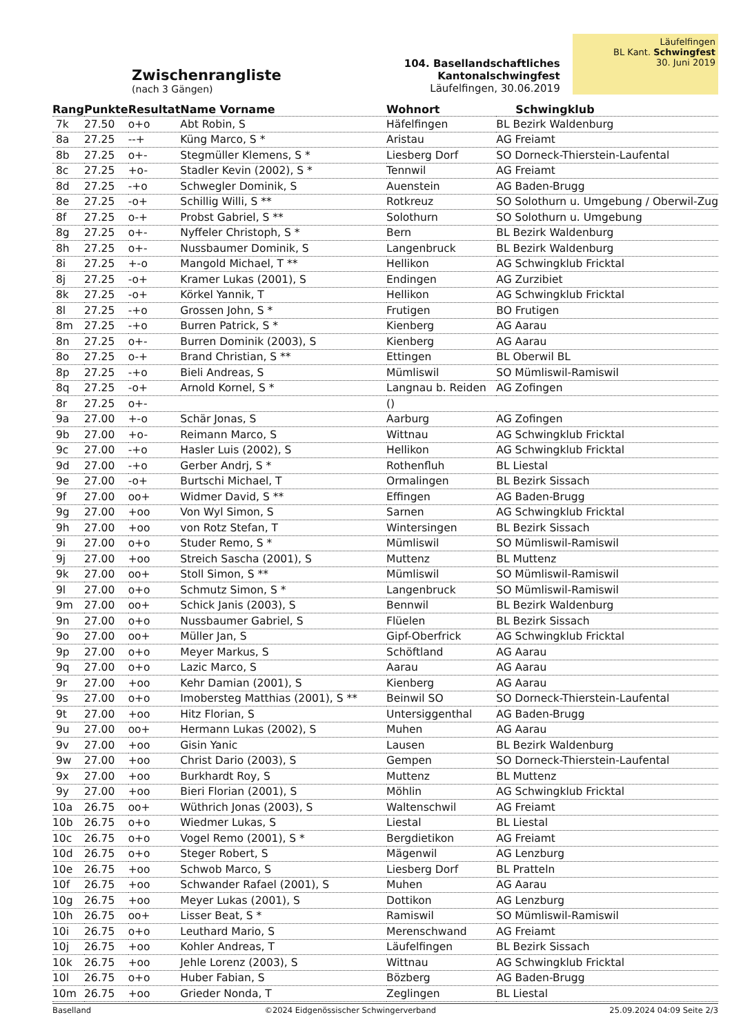Zwischenrangliste
(nach 3 Gängen)
104. Basellandschaftliches Kantonalschwingfest
Läufelfingen, 30.06.2019
Läufelfingen
BL Kant. Schwingfest
30. Juni 2019
| Rang | Punkte | Resultat | Name Vorname | Wohnort | Schwingklub |
| --- | --- | --- | --- | --- | --- |
| 7k | 27.50 | o+o | Abt Robin, S | Häfelfingen | BL Bezirk Waldenburg |
| 8a | 27.25 | --+ | Küng Marco, S * | Aristau | AG Freiamt |
| 8b | 27.25 | o+- | Stegmüller Klemens, S * | Liesberg Dorf | SO Dorneck-Thierstein-Laufental |
| 8c | 27.25 | +o- | Stadler Kevin (2002), S * | Tennwil | AG Freiamt |
| 8d | 27.25 | -+o | Schwegler Dominik, S | Auenstein | AG Baden-Brugg |
| 8e | 27.25 | -o+ | Schillig Willi, S ** | Rotkreuz | SO Solothurn u. Umgebung / Oberwil-Zug |
| 8f | 27.25 | o-+ | Probst Gabriel, S ** | Solothurn | SO Solothurn u. Umgebung |
| 8g | 27.25 | o+- | Nyffeler Christoph, S * | Bern | BL Bezirk Waldenburg |
| 8h | 27.25 | o+- | Nussbaumer Dominik, S | Langenbruck | BL Bezirk Waldenburg |
| 8i | 27.25 | +-o | Mangold Michael, T ** | Hellikon | AG Schwingklub Fricktal |
| 8j | 27.25 | -o+ | Kramer Lukas (2001), S | Endingen | AG Zurzibiet |
| 8k | 27.25 | -o+ | Körkel Yannik, T | Hellikon | AG Schwingklub Fricktal |
| 8l | 27.25 | -+o | Grossen John, S * | Frutigen | BO Frutigen |
| 8m | 27.25 | -+o | Burren Patrick, S * | Kienberg | AG Aarau |
| 8n | 27.25 | o+- | Burren Dominik (2003), S | Kienberg | AG Aarau |
| 8o | 27.25 | o-+ | Brand Christian, S ** | Ettingen | BL Oberwil BL |
| 8p | 27.25 | -+o | Bieli Andreas, S | Mümliswil | SO Mümliswil-Ramiswil |
| 8q | 27.25 | -o+ | Arnold Kornel, S * | Langnau b. Reiden | AG Zofingen |
| 8r | 27.25 | o+- | | () | |
| 9a | 27.00 | +-o | Schär Jonas, S | Aarburg | AG Zofingen |
| 9b | 27.00 | +o- | Reimann Marco, S | Wittnau | AG Schwingklub Fricktal |
| 9c | 27.00 | -+o | Hasler Luis (2002), S | Hellikon | AG Schwingklub Fricktal |
| 9d | 27.00 | -+o | Gerber Andrj, S * | Rothenfluh | BL Liestal |
| 9e | 27.00 | -o+ | Burtschi Michael, T | Ormalingen | BL Bezirk Sissach |
| 9f | 27.00 | oo+ | Widmer David, S ** | Effingen | AG Baden-Brugg |
| 9g | 27.00 | +oo | Von Wyl Simon, S | Sarnen | AG Schwingklub Fricktal |
| 9h | 27.00 | +oo | von Rotz Stefan, T | Wintersingen | BL Bezirk Sissach |
| 9i | 27.00 | o+o | Studer Remo, S * | Mümliswil | SO Mümliswil-Ramiswil |
| 9j | 27.00 | +oo | Streich Sascha (2001), S | Muttenz | BL Muttenz |
| 9k | 27.00 | oo+ | Stoll Simon, S ** | Mümliswil | SO Mümliswil-Ramiswil |
| 9l | 27.00 | o+o | Schmutz Simon, S * | Langenbruck | SO Mümliswil-Ramiswil |
| 9m | 27.00 | oo+ | Schick Janis (2003), S | Bennwil | BL Bezirk Waldenburg |
| 9n | 27.00 | o+o | Nussbaumer Gabriel, S | Flüelen | BL Bezirk Sissach |
| 9o | 27.00 | oo+ | Müller Jan, S | Gipf-Oberfrick | AG Schwingklub Fricktal |
| 9p | 27.00 | o+o | Meyer Markus, S | Schöftland | AG Aarau |
| 9q | 27.00 | o+o | Lazic Marco, S | Aarau | AG Aarau |
| 9r | 27.00 | +oo | Kehr Damian (2001), S | Kienberg | AG Aarau |
| 9s | 27.00 | o+o | Imobersteg Matthias (2001), S ** | Beinwil SO | SO Dorneck-Thierstein-Laufental |
| 9t | 27.00 | +oo | Hitz Florian, S | Untersiggenthal | AG Baden-Brugg |
| 9u | 27.00 | oo+ | Hermann Lukas (2002), S | Muhen | AG Aarau |
| 9v | 27.00 | +oo | Gisin Yanic | Lausen | BL Bezirk Waldenburg |
| 9w | 27.00 | +oo | Christ Dario (2003), S | Gempen | SO Dorneck-Thierstein-Laufental |
| 9x | 27.00 | +oo | Burkhardt Roy, S | Muttenz | BL Muttenz |
| 9y | 27.00 | +oo | Bieri Florian (2001), S | Möhlin | AG Schwingklub Fricktal |
| 10a | 26.75 | oo+ | Wüthrich Jonas (2003), S | Waltenschwil | AG Freiamt |
| 10b | 26.75 | o+o | Wiedmer Lukas, S | Liestal | BL Liestal |
| 10c | 26.75 | o+o | Vogel Remo (2001), S * | Bergdietikon | AG Freiamt |
| 10d | 26.75 | o+o | Steger Robert, S | Mägenwil | AG Lenzburg |
| 10e | 26.75 | +oo | Schwob Marco, S | Liesberg Dorf | BL Pratteln |
| 10f | 26.75 | +oo | Schwander Rafael (2001), S | Muhen | AG Aarau |
| 10g | 26.75 | +oo | Meyer Lukas (2001), S | Dottikon | AG Lenzburg |
| 10h | 26.75 | oo+ | Lisser Beat, S * | Ramiswil | SO Mümliswil-Ramiswil |
| 10i | 26.75 | o+o | Leuthard Mario, S | Merenschwand | AG Freiamt |
| 10j | 26.75 | +oo | Kohler Andreas, T | Läufelfingen | BL Bezirk Sissach |
| 10k | 26.75 | +oo | Jehle Lorenz (2003), S | Wittnau | AG Schwingklub Fricktal |
| 10l | 26.75 | o+o | Huber Fabian, S | Bözberg | AG Baden-Brugg |
| 10m | 26.75 | +oo | Grieder Nonda, T | Zeglingen | BL Liestal |
Baselland ©2024 Eidgenössischer Schwingerverband 25.09.2024 04:09 Seite 2/3